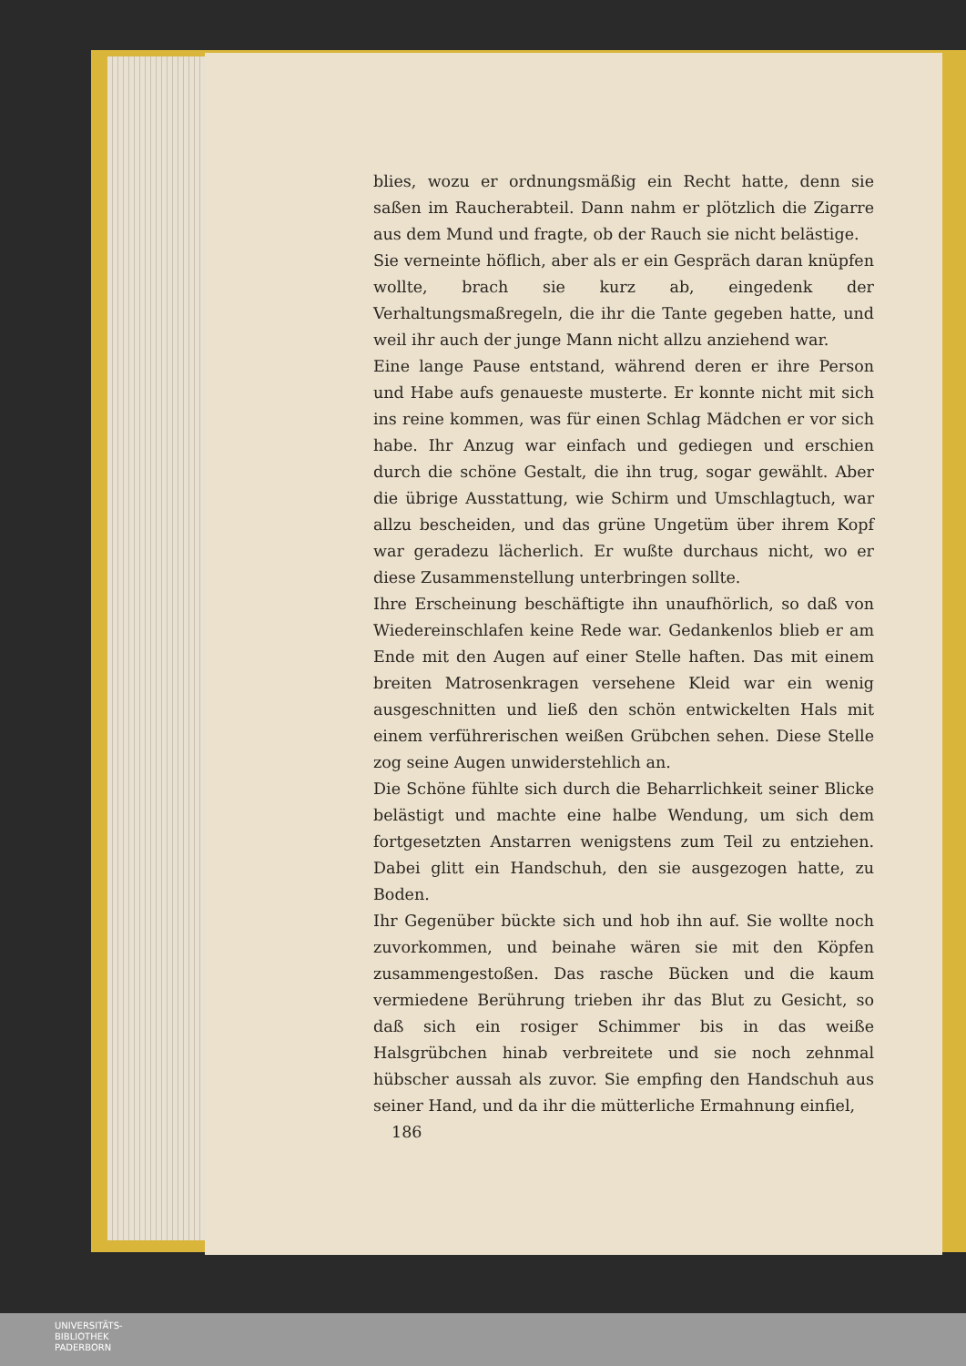blies, wozu er ordnungsmäßig ein Recht hatte, denn sie saßen im Raucherabteil. Dann nahm er plötzlich die Zigarre aus dem Mund und fragte, ob der Rauch sie nicht belästige.
Sie verneinte höflich, aber als er ein Gespräch daran knüpfen wollte, brach sie kurz ab, eingedenk der Verhaltungsmaßregeln, die ihr die Tante gegeben hatte, und weil ihr auch der junge Mann nicht allzu anziehend war.
Eine lange Pause entstand, während deren er ihre Person und Habe aufs genaueste musterte. Er konnte nicht mit sich ins reine kommen, was für einen Schlag Mädchen er vor sich habe. Ihr Anzug war einfach und gediegen und erschien durch die schöne Gestalt, die ihn trug, sogar gewählt. Aber die übrige Ausstattung, wie Schirm und Umschlagtuch, war allzu bescheiden, und das grüne Ungetüm über ihrem Kopf war geradezu lächerlich. Er wußte durchaus nicht, wo er diese Zusammenstellung unterbringen sollte.
Ihre Erscheinung beschäftigte ihn unaufhörlich, so daß von Wiedereinschlafen keine Rede war. Gedankenlos blieb er am Ende mit den Augen auf einer Stelle haften. Das mit einem breiten Matrosenkragen versehene Kleid war ein wenig ausgeschnitten und ließ den schön entwickelten Hals mit einem verführerischen weißen Grübchen sehen. Diese Stelle zog seine Augen unwiderstehlich an.
Die Schöne fühlte sich durch die Beharrlichkeit seiner Blicke belästigt und machte eine halbe Wendung, um sich dem fortgesetzten Anstarren wenigstens zum Teil zu entziehen. Dabei glitt ein Handschuh, den sie ausgezogen hatte, zu Boden.
Ihr Gegenüber bückte sich und hob ihn auf. Sie wollte noch zuvorkommen, und beinahe wären sie mit den Köpfen zusammengestoßen. Das rasche Bücken und die kaum vermiedene Berührung trieben ihr das Blut zu Gesicht, so daß sich ein rosiger Schimmer bis in das weiße Halsgrübchen hinab verbreitete und sie noch zehnmal hübscher aussah als zuvor. Sie empfing den Handschuh aus seiner Hand, und da ihr die mütterliche Ermahnung einfiel,
186
UNIVERSITÄTS-
BIBLIOTHEK
PADERBORN